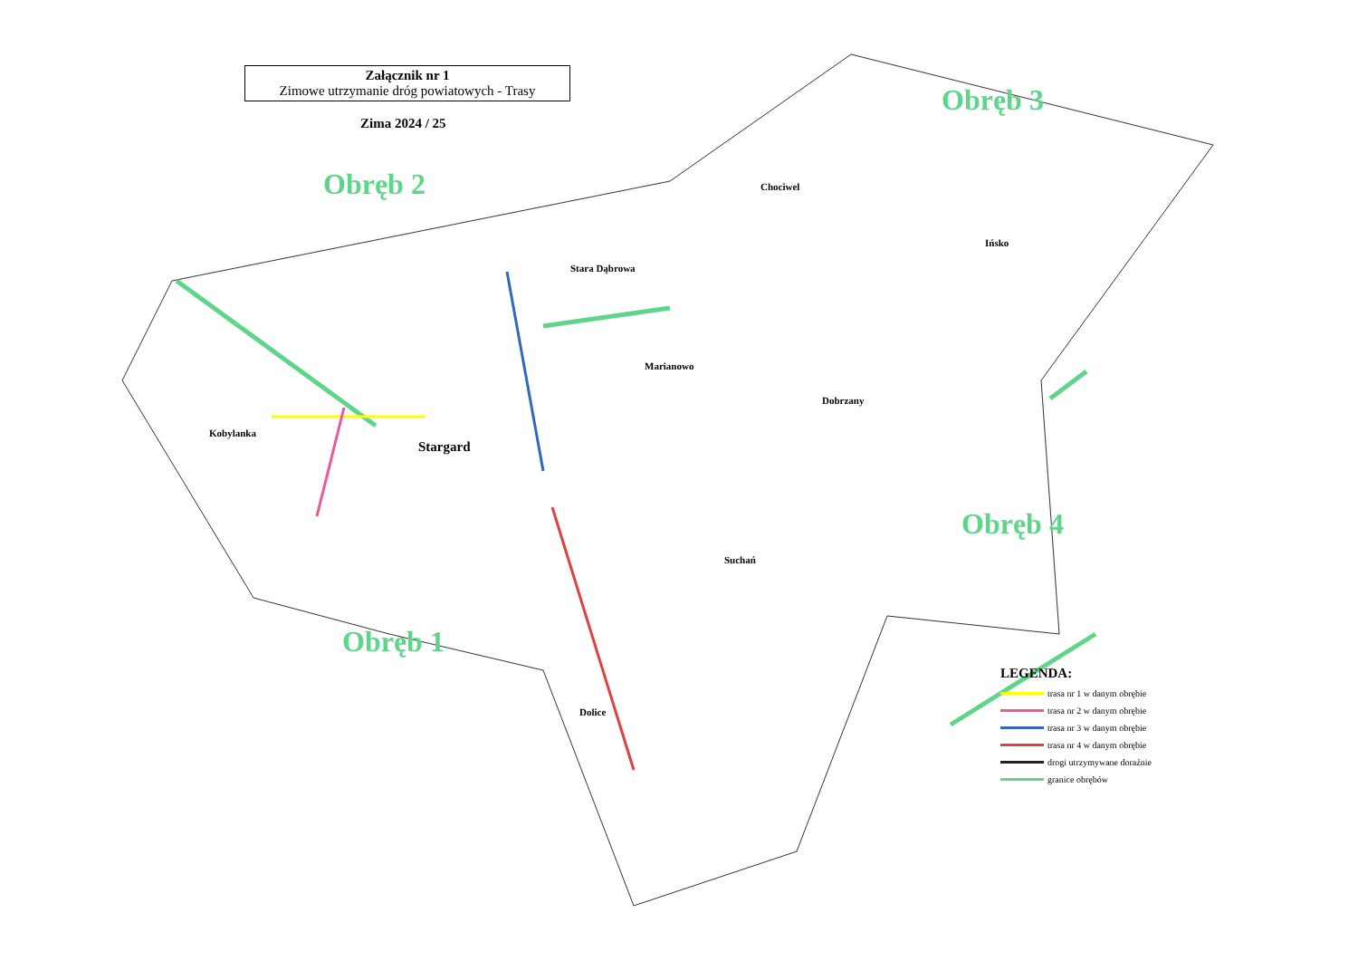Załącznik nr 1
Zimowe utrzymanie dróg powiatowych - Trasy
Zima 2024 / 25
Obręb 2
Obręb 3
Obręb 1
Obręb 4
Stargard
Chociwel
Stara Dąbrowa
Marianowo
Dobrzany
Ińsko
Kobylanka
Suchań
Dolice
LEGENDA:
trasa nr 1 w danym obrębie
trasa nr 2 w danym obrębie
trasa nr 3 w danym obrębie
trasa nr 4 w danym obrębie
drogi utrzymywane doraźnie
granice obrębów